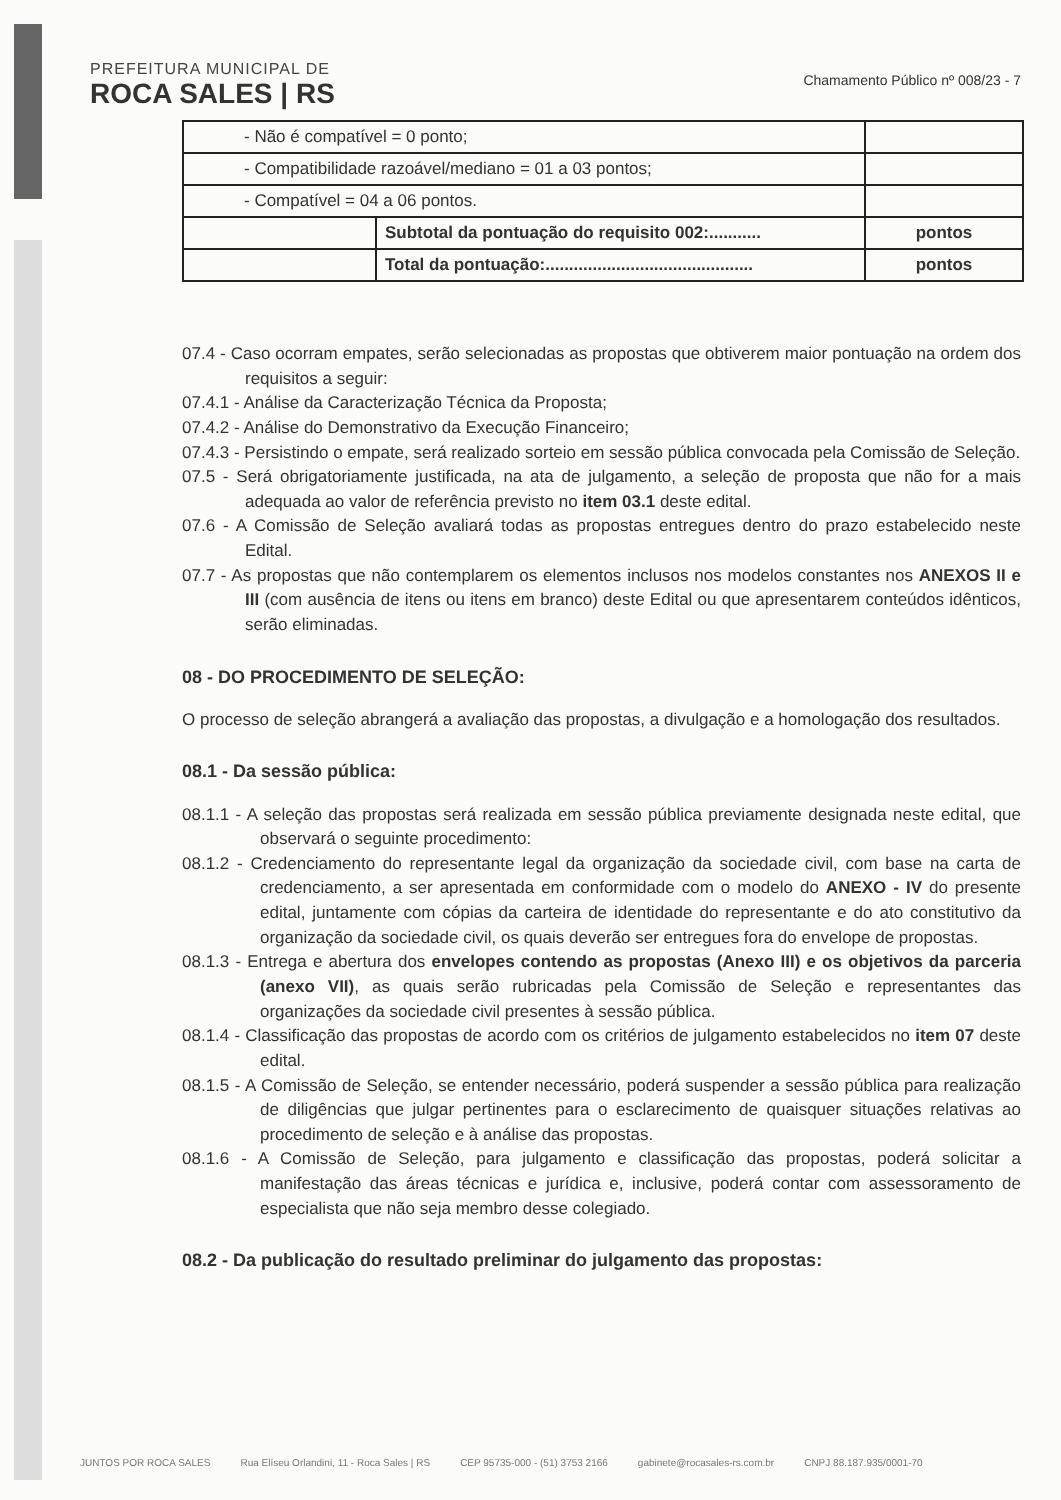PREFEITURA MUNICIPAL DE
ROCA SALES | RS
Chamamento Público nº 008/23 - 7
| - Não é compatível = 0 ponto; | | |
| - Compatibilidade razoável/mediano = 01 a 03 pontos; | | |
| - Compatível = 04 a 06 pontos. | | |
| | Subtotal da pontuação do requisito 002:........... | pontos |
| | Total da pontuação:............................................ | pontos |
07.4 - Caso ocorram empates, serão selecionadas as propostas que obtiverem maior pontuação na ordem dos requisitos a seguir:
07.4.1 - Análise da Caracterização Técnica da Proposta;
07.4.2 - Análise do Demonstrativo da Execução Financeiro;
07.4.3 - Persistindo o empate, será realizado sorteio em sessão pública convocada pela Comissão de Seleção.
07.5 - Será obrigatoriamente justificada, na ata de julgamento, a seleção de proposta que não for a mais adequada ao valor de referência previsto no item 03.1 deste edital.
07.6 - A Comissão de Seleção avaliará todas as propostas entregues dentro do prazo estabelecido neste Edital.
07.7 - As propostas que não contemplarem os elementos inclusos nos modelos constantes nos ANEXOS II e III (com ausência de itens ou itens em branco) deste Edital ou que apresentarem conteúdos idênticos, serão eliminadas.
08 - DO PROCEDIMENTO DE SELEÇÃO:
O processo de seleção abrangerá a avaliação das propostas, a divulgação e a homologação dos resultados.
08.1 - Da sessão pública:
08.1.1 - A seleção das propostas será realizada em sessão pública previamente designada neste edital, que observará o seguinte procedimento:
08.1.2 - Credenciamento do representante legal da organização da sociedade civil, com base na carta de credenciamento, a ser apresentada em conformidade com o modelo do ANEXO - IV do presente edital, juntamente com cópias da carteira de identidade do representante e do ato constitutivo da organização da sociedade civil, os quais deverão ser entregues fora do envelope de propostas.
08.1.3 - Entrega e abertura dos envelopes contendo as propostas (Anexo III) e os objetivos da parceria (anexo VII), as quais serão rubricadas pela Comissão de Seleção e representantes das organizações da sociedade civil presentes à sessão pública.
08.1.4 - Classificação das propostas de acordo com os critérios de julgamento estabelecidos no item 07 deste edital.
08.1.5 - A Comissão de Seleção, se entender necessário, poderá suspender a sessão pública para realização de diligências que julgar pertinentes para o esclarecimento de quaisquer situações relativas ao procedimento de seleção e à análise das propostas.
08.1.6 - A Comissão de Seleção, para julgamento e classificação das propostas, poderá solicitar a manifestação das áreas técnicas e jurídica e, inclusive, poderá contar com assessoramento de especialista que não seja membro desse colegiado.
08.2 - Da publicação do resultado preliminar do julgamento das propostas:
JUNTOS POR ROCA SALES Rua Elíseu Orlandini, 11 - Roca Sales | RS CEP 95735-000 - (51) 3753 2166 gabinete@rocasales-rs.com.br CNPJ 88.187.935/0001-70